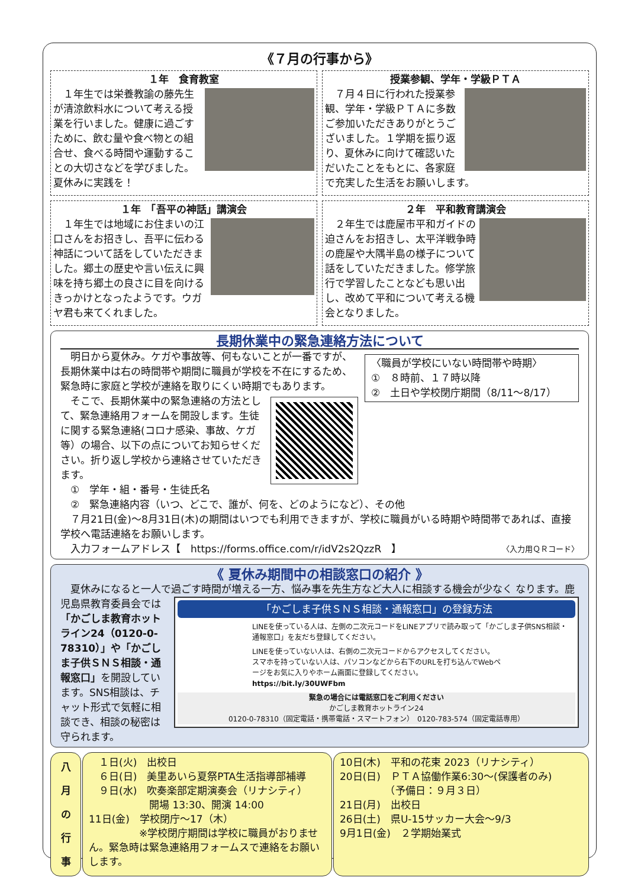《７月の行事から》
１年　食育教室
　１年生では栄養教諭の藤先生が清涼飲料水について考える授業を行いました。健康に過ごすために、飲む量や食べ物との組合せ、食べる時間や運動することの大切さなどを学びました。夏休みに実践を！
授業参観、学年・学級ＰＴＡ
　７月４日に行われた授業参観、学年・学級ＰＴＡに多数ご参加いただきありがとうございました。１学期を振り返り、夏休みに向けて確認いただいたことをもとに、各家庭で充実した生活をお願いします。
１年　「吾平の神話」講演会
　１年生では地域にお住まいの江口さんをお招きし、吾平に伝わる神話について話をしていただきました。郷土の歴史や言い伝えに興味を持ち郷土の良さに目を向けるきっかけとなったようです。ウガヤ君も来てくれました。
２年　平和教育講演会
　２年生では鹿屋市平和ガイドの迫さんをお招きし、太平洋戦争時の鹿屋や大隅半島の様子について話をしていただきました。修学旅行で学習したことなども思い出し、改めて平和について考える機会となりました。
長期休業中の緊急連絡方法について
〈職員が学校にいない時間帯や時期〉
①　８時前、１７時以降
②　土日や学校閉庁期間（8/11〜8/17）
　明日から夏休み。ケガや事故等、何もないことが一番ですが、長期休業中は右の時間帯や期間に職員が学校を不在にするため、緊急時に家庭と学校が連絡を取りにくい時期でもあります。
　そこで、長期休業中の緊急連絡の方法として、緊急連絡用フォームを開設します。生徒に関する緊急連絡(コロナ感染、事故、ケガ等）の場合、以下の点についてお知らせください。折り返し学校から連絡させていただきます。
　①　学年・組・番号・生徒氏名
　②　緊急連絡内容（いつ、どこで、誰が、何を、どのようになど）、その他
　７月21日(金)〜8月31日(木)の期間はいつでも利用できますが、学校に職員がいる時期や時間帯であれば、直接学校へ電話連絡をお願いします。
　入力フォームアドレス【　https://forms.office.com/r/idV2s2QzzR　】 〈入力用ＱＲコード〉
《 夏休み期間中の相談窓口の紹介 》
　夏休みになると一人で過ごす時間が増える一方、悩み事を先生方など大人に相談する機会が少なく
「かごしま子供ＳＮＳ相談・通報窓口」の登録方法
LINEを使っている人は、左側の二次元コードをLINEアプリで読み取って「かごしま子供SNS相談・通報窓口」を友だち登録してください。
LINEを使っていない人は、右側の二次元コードからアクセスしてください。スマホを持っていない人は、パソコンなどから右下のURLを打ち込んでWebページをお気に入りやホーム画面に登録してください。 https://bit.ly/30UWFbm
緊急の場合には電話窓口をご利用ください
かごしま教育ホットライン24
0120-0-78310（固定電話・携帯電話・スマートフォン）　0120-783-574（固定電話専用）
なります。鹿児島県教育委員会では「かごしま教育ホットライン24（0120-0-78310）」や「かごしま子供ＳＮＳ相談・通報窓口」を開設しています。SNS相談は、チャット形式で気軽に相談でき、相談の秘密は守られます。
八 月 の 行 事
　１日(火)　出校日
　６日(日)　美里あいら夏祭PTA生活指導部補導
　９日(水)　吹奏楽部定期演奏会（リナシティ）
　　　　　　開場 13:30、開演 14:00
11日(金)　学校閉庁〜17（木）
　　　　　※学校閉庁期間は学校に職員がおりません。緊急時は緊急連絡用フォームスで連絡をお願いします。
10日(木)　平和の花束 2023（リナシティ）
20日(日)　ＰＴＡ協働作業6:30〜(保護者のみ)
　　　　　（予備日：９月３日）
21日(月)　出校日
26日(土)　県U-15サッカー大会〜9/3
9月1日(金)　２学期始業式